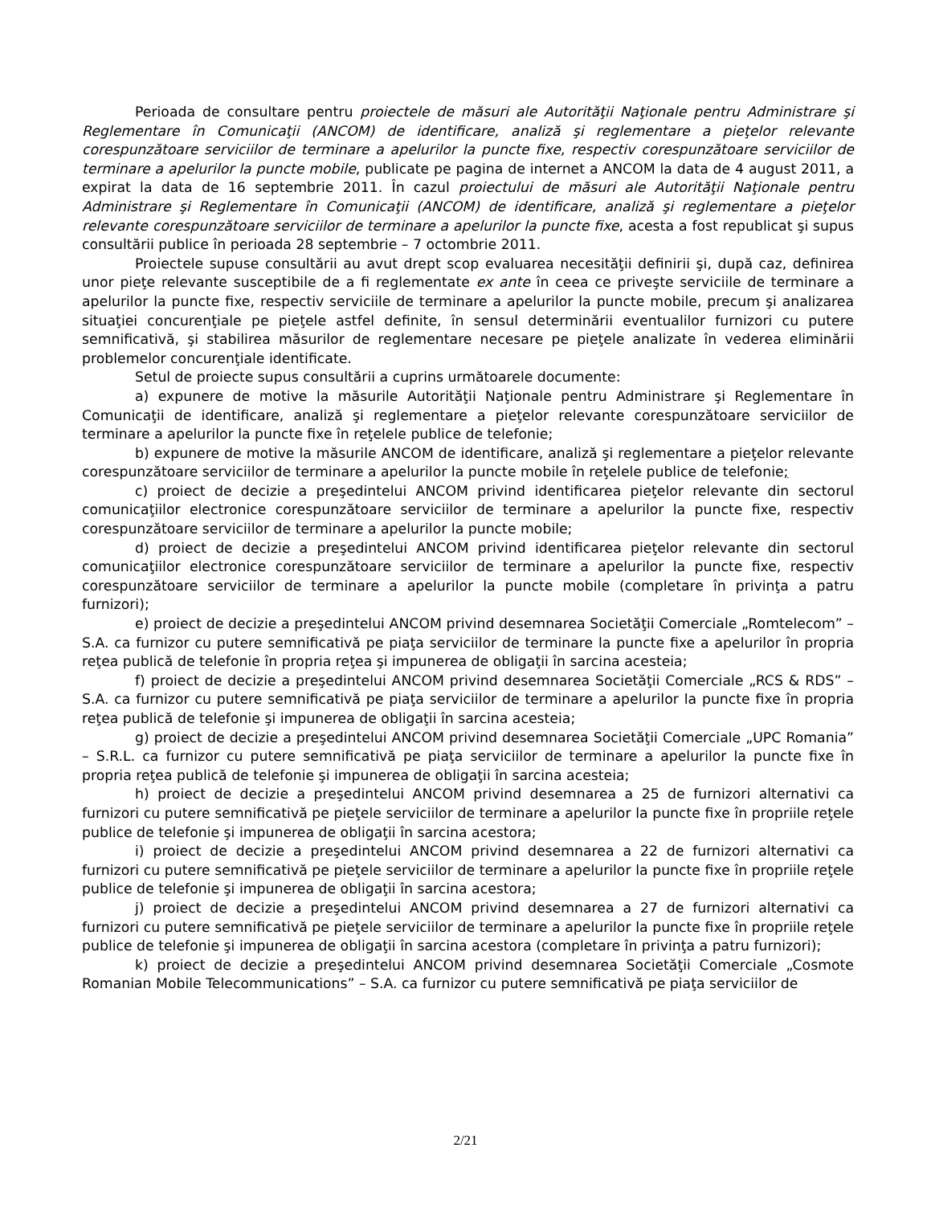Perioada de consultare pentru proiectele de măsuri ale Autorităţii Naţionale pentru Administrare şi Reglementare în Comunicaţii (ANCOM) de identificare, analiză şi reglementare a pieţelor relevante corespunzătoare serviciilor de terminare a apelurilor la puncte fixe, respectiv corespunzătoare serviciilor de terminare a apelurilor la puncte mobile, publicate pe pagina de internet a ANCOM la data de 4 august 2011, a expirat la data de 16 septembrie 2011. În cazul proiectului de măsuri ale Autorităţii Naţionale pentru Administrare şi Reglementare în Comunicaţii (ANCOM) de identificare, analiză şi reglementare a pieţelor relevante corespunzătoare serviciilor de terminare a apelurilor la puncte fixe, acesta a fost republicat şi supus consultării publice în perioada 28 septembrie – 7 octombrie 2011.
Proiectele supuse consultării au avut drept scop evaluarea necesităţii definirii şi, după caz, definirea unor pieţe relevante susceptibile de a fi reglementate ex ante în ceea ce priveşte serviciile de terminare a apelurilor la puncte fixe, respectiv serviciile de terminare a apelurilor la puncte mobile, precum şi analizarea situaţiei concurenţiale pe pieţele astfel definite, în sensul determinării eventualilor furnizori cu putere semnificativă, şi stabilirea măsurilor de reglementare necesare pe pieţele analizate în vederea eliminării problemelor concurenţiale identificate.
Setul de proiecte supus consultării a cuprins următoarele documente:
a) expunere de motive la măsurile Autorităţii Naţionale pentru Administrare şi Reglementare în Comunicaţii de identificare, analiză şi reglementare a pieţelor relevante corespunzătoare serviciilor de terminare a apelurilor la puncte fixe în reţelele publice de telefonie;
b) expunere de motive la măsurile ANCOM de identificare, analiză şi reglementare a pieţelor relevante corespunzătoare serviciilor de terminare a apelurilor la puncte mobile în reţelele publice de telefonie;
c) proiect de decizie a preşedintelui ANCOM privind identificarea pieţelor relevante din sectorul comunicaţiilor electronice corespunzătoare serviciilor de terminare a apelurilor la puncte fixe, respectiv corespunzătoare serviciilor de terminare a apelurilor la puncte mobile;
d) proiect de decizie a preşedintelui ANCOM privind identificarea pieţelor relevante din sectorul comunicaţiilor electronice corespunzătoare serviciilor de terminare a apelurilor la puncte fixe, respectiv corespunzătoare serviciilor de terminare a apelurilor la puncte mobile (completare în privinţa a patru furnizori);
e) proiect de decizie a preşedintelui ANCOM privind desemnarea Societăţii Comerciale „Romtelecom” – S.A. ca furnizor cu putere semnificativă pe piaţa serviciilor de terminare la puncte fixe a apelurilor în propria reţea publică de telefonie în propria reţea şi impunerea de obligaţii în sarcina acesteia;
f) proiect de decizie a preşedintelui ANCOM privind desemnarea Societăţii Comerciale „RCS & RDS” – S.A. ca furnizor cu putere semnificativă pe piaţa serviciilor de terminare a apelurilor la puncte fixe în propria reţea publică de telefonie şi impunerea de obligaţii în sarcina acesteia;
g) proiect de decizie a preşedintelui ANCOM privind desemnarea Societăţii Comerciale „UPC Romania” – S.R.L. ca furnizor cu putere semnificativă pe piaţa serviciilor de terminare a apelurilor la puncte fixe în propria reţea publică de telefonie şi impunerea de obligaţii în sarcina acesteia;
h) proiect de decizie a preşedintelui ANCOM privind desemnarea a 25 de furnizori alternativi ca furnizori cu putere semnificativă pe pieţele serviciilor de terminare a apelurilor la puncte fixe în propriile reţele publice de telefonie şi impunerea de obligaţii în sarcina acestora;
i) proiect de decizie a preşedintelui ANCOM privind desemnarea a 22 de furnizori alternativi ca furnizori cu putere semnificativă pe pieţele serviciilor de terminare a apelurilor la puncte fixe în propriile reţele publice de telefonie şi impunerea de obligaţii în sarcina acestora;
j) proiect de decizie a preşedintelui ANCOM privind desemnarea a 27 de furnizori alternativi ca furnizori cu putere semnificativă pe pieţele serviciilor de terminare a apelurilor la puncte fixe în propriile reţele publice de telefonie şi impunerea de obligaţii în sarcina acestora (completare în privinţa a patru furnizori);
k) proiect de decizie a preşedintelui ANCOM privind desemnarea Societăţii Comerciale „Cosmote Romanian Mobile Telecommunications” – S.A. ca furnizor cu putere semnificativă pe piaţa serviciilor de
2/21